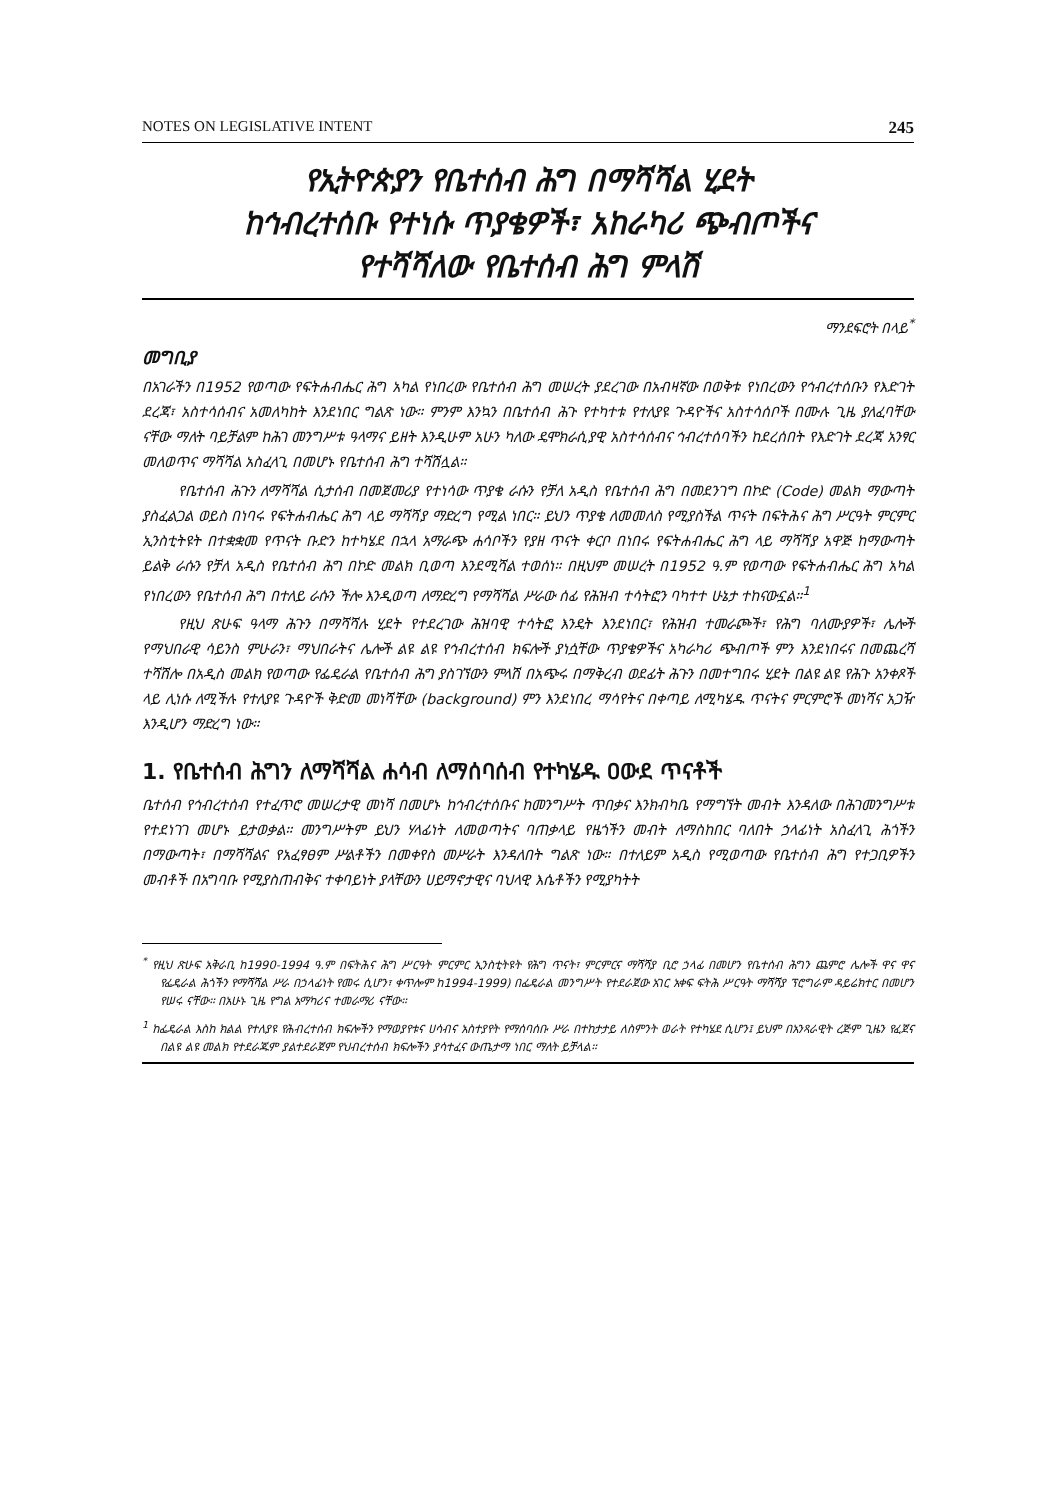NOTES ON LEGISLATIVE INTENT 245
የኢትዮጵያን የቤተሰብ ሕግ በማሻሻል ሂደት
ከኅብረተሰቡ የተነሱ ጥያቄዎች፣ አከራካሪ ጭብጦችና
የተሻሻለው የቤተሰብ ሕግ ምላሽ
ማንደፍሮት በላይ<sup>*</sup>
መግቢያ
በአገራችን በ1952 የወጣው የፍትሐብሔር ሕግ አካል የነበረው የቤተሰብ ሕግ መሠረት ያደረገው በአብዛኛው በወቅቱ የነበረውን የኅብረተሰቡን የእድገት ደረጃ፣ አስተሳሰብና አመለካከት እንደነበር ግልጽ ነው። ምንም እንኳን በቤተሰብ ሕጉ የተካተቱ የተለያዩ ጉዳዮችና አስተሳሰቦች በሙሉ ጊዜ ያለፈባቸው ናቸው ማለት ባይቻልም ከሕገ መንግሥቱ ዓላማና ይዘት እንዲሁም አሁን ካለው ዴሞክራሲያዊ አስተሳሰብና ኅብረተሰባችን ከደረሰበት የእድገት ደረጃ አንፃር መለወጥና ማሻሻል አስፈላጊ በመሆኑ የቤተሰብ ሕግ ተሻሽሏል።
የቤተሰብ ሕጉን ለማሻሻል ሲታሰብ በመጀመሪያ የተነሳው ጥያቄ ራሱን የቻለ አዲስ የቤተሰብ ሕግ በመደንገግ በኮድ (Code) መልክ ማውጣት ያስፈልጋል ወይስ በነባሩ የፍትሐብሔር ሕግ ላይ ማሻሻያ ማድረግ የሚል ነበር። ይህን ጥያቄ ለመመለስ የሚያስችል ጥናት በፍትሕና ሕግ ሥርዓት ምርምር ኢንስቲትዩት በተቋቋመ የጥናት ቡድን ከተካሄደ በኋላ አማራጭ ሐሳቦችን የያዘ ጥናት ቀርቦ በነበሩ የፍትሐብሔር ሕግ ላይ ማሻሻያ አዋጅ ከማውጣት ይልቅ ራሱን የቻለ አዲስ የቤተሰብ ሕግ በኮድ መልክ ቢወጣ እንደሚሻል ተወሰነ። በዚህም መሠረት በ1952 ዓ.ም የወጣው የፍትሐብሔር ሕግ አካል የነበረውን የቤተሰብ ሕግ በተለይ ራሱን ችሎ እንዲወጣ ለማድረግ የማሻሻል ሥራው ሰፊ የሕዝብ ተሳትፎን ባካተተ ሁኔታ ተከናውኗል።<sup>1</sup>
የዚህ ጽሁፍ ዓላማ ሕጉን በማሻሻሉ ሂደት የተደረገው ሕዝባዊ ተሳትፎ እንዴት እንደነበር፣ የሕዝብ ተመራጮች፣ የሕግ ባለሙያዎች፣ ሌሎች የማህበራዊ ሳይንስ ምሁራን፣ ማህበራትና ሌሎች ልዩ ልዩ የኅብረተሰብ ክፍሎች ያነሷቸው ጥያቄዎችና አካራካሪ ጭብጦች ምን እንደነበሩና በመጨረሻ ተሻሽሎ በአዲስ መልክ የወጣው የፌዴራል የቤተሰብ ሕግ ያስገኘውን ምላሽ በአጭሩ በማቅረብ ወደፊት ሕጉን በመተግበሩ ሂደት በልዩ ልዩ የሕጉ አንቀጾች ላይ ሊነሱ ለሚችሉ የተለያዩ ጉዳዮች ቅድመ መነሻቸው (background) ምን እንደነበረ ማሳየትና በቀጣይ ለሚካሄዱ ጥናትና ምርምሮች መነሻና አጋዥ እንዲሆን ማድረግ ነው።
1. የቤተሰብ ሕግን ለማሻሻል ሐሳብ ለማሰባሰብ የተካሄዱ ዐውደ ጥናቶች
ቤተሰብ የኅብረተሰብ የተፈጥሮ መሠረታዊ መነሻ በመሆኑ ከኅብረተሰቡና ከመንግሥት ጥበቃና እንክብካቤ የማግኘት መብት እንዳለው በሕገመንግሥቱ የተደነገገ መሆኑ ይታወቃል። መንግሥትም ይህን ሃላፊነት ለመወጣትና ባጠቃላይ የዜጎችን መብት ለማስከበር ባለበት ኃላፊነት አስፈላጊ ሕጎችን በማውጣት፣ በማሻሻልና የአፈፃፀም ሥልቶችን በመቀየስ መሥራት እንዳለበት ግልጽ ነው። በተለይም አዲስ የሚወጣው የቤተሰብ ሕግ የተጋቢዎችን መብቶች በአግባቡ የሚያስጠብቅና ተቀባይነት ያላቸውን ሀይማኖታዊና ባህላዊ እሴቶችን የሚያካትት
<sup>*</sup> የዚህ ጽሁፍ አቅራቢ ከ1990-1994 ዓ.ም በፍትሕና ሕግ ሥርዓት ምርምር ኢንስቲትዩት የሕግ ጥናት፣ ምርምርና ማሻሻያ ቢሮ ኃላፊ በመሆን የቤተሰብ ሕግን ጨምሮ ሌሎች ዋና ዋና የፌዴራል ሕጎችን የማሻሻል ሥራ በኃላፊነት የመሩ ሲሆን፣ ቀጥሎም ከ1994-1999) በፌዴራል መንግሥት የተደራጀው አገር አቀፍ ፍትሕ ሥርዓት ማሻሻያ ፕሮግራም ዳይሬክተር በመሆን የሠሩ ናቸው። በአሁኑ ጊዜ የግል አማካሪና ተመራማሪ ናቸው።
<sup>1</sup> ከፌዴራል እስከ ክልል የተለያዩ የሕብረተሰብ ክፍሎችን የማወያየቱና ሀሳብና አስተያየት የማሰባሰቡ ሥራ በተከታታይ ለስምንት ወራት የተካሄደ ሲሆን፤ ይህም በአንጻራዊት ረጅም ጊዜን የፈጀና በልዩ ልዩ መልክ የተደራጁም ያልተደራጀም የህብረተሰብ ክፍሎችን ያሳተፈና ውጤታማ ነበር ማለት ይቻላል።